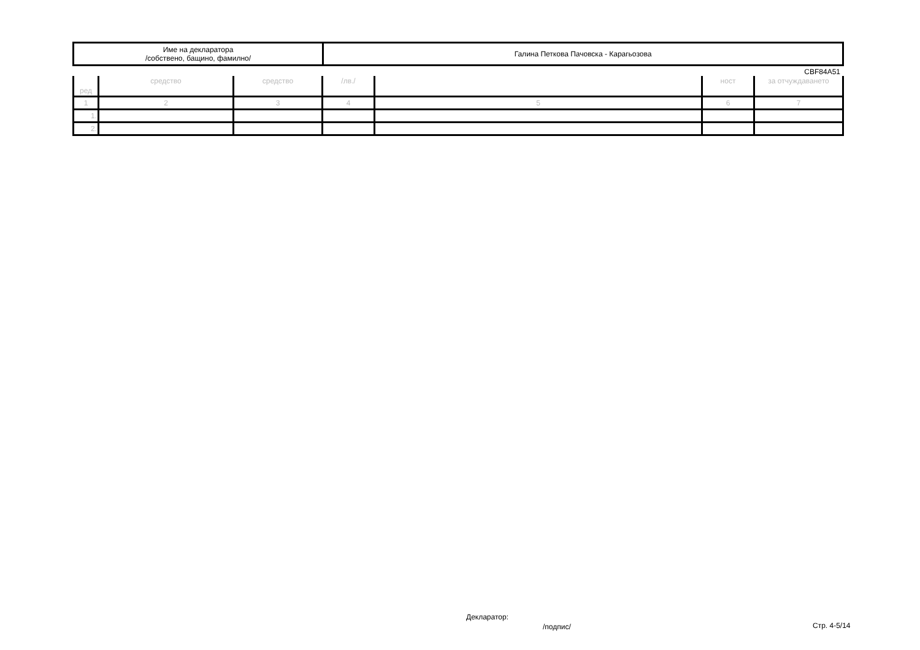| Име на декларатора /собствено, бащино, фамилно/ | Галина Петкова Пачовска - Карагьозова |
CBF84A51
| ред | средство | средство | /лв./ | | ност | за отчуждаването |
| 1 | 2 | 3 | 4 | 5 | 6 | 7 |
| 1. | | | | | | |
| 2. | | | | | | |
Декларатор:
/подпис/ Стр. 4-5/14